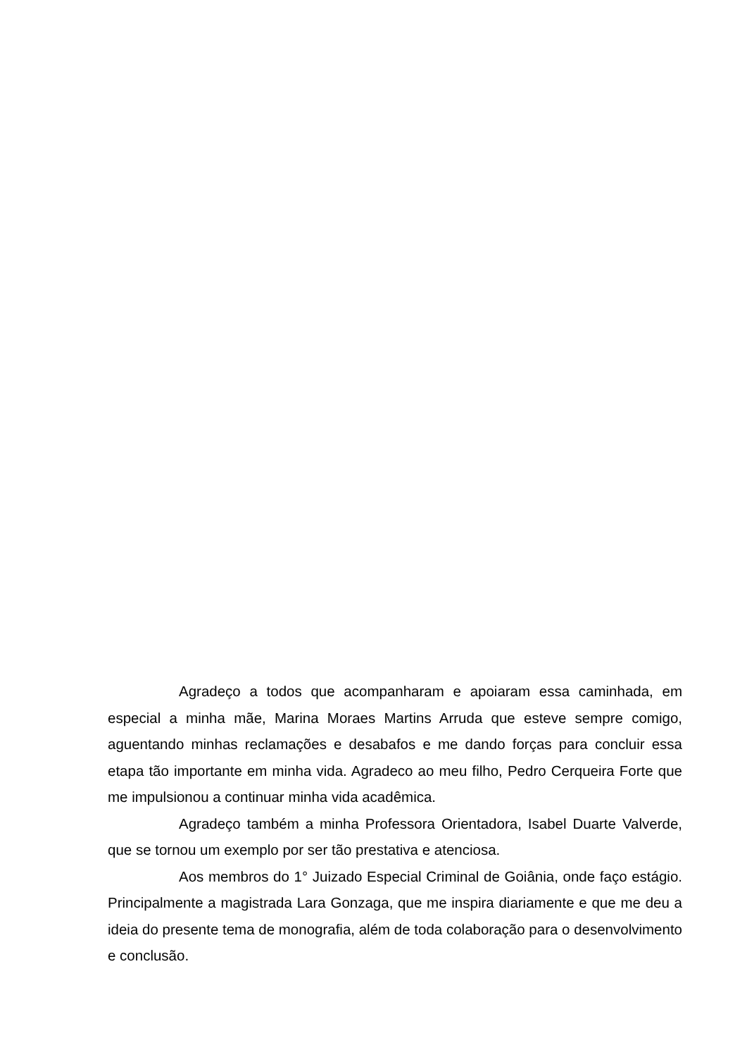Agradeço a todos que acompanharam e apoiaram essa caminhada, em especial a minha mãe, Marina Moraes Martins Arruda que esteve sempre comigo, aguentando minhas reclamações e desabafos e me dando forças para concluir essa etapa tão importante em minha vida. Agradeco ao meu filho, Pedro Cerqueira Forte que me impulsionou a continuar minha vida acadêmica.
Agradeço também a minha Professora Orientadora, Isabel Duarte Valverde, que se tornou um exemplo por ser tão prestativa e atenciosa.
Aos membros do 1° Juizado Especial Criminal de Goiânia, onde faço estágio. Principalmente a magistrada Lara Gonzaga, que me inspira diariamente e que me deu a ideia do presente tema de monografia, além de toda colaboração para o desenvolvimento e conclusão.